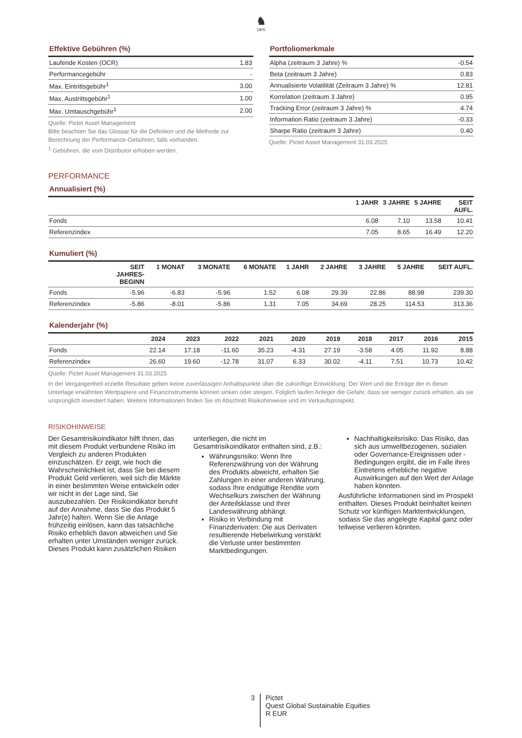♞
1805
Effektive Gebühren (%)
| Laufende Kosten (OCR) | 1.83 |
| Performancegebühr | - |
| Max. Eintrittsgebühr<sup>1</sup> | 3.00 |
| Max. Austrittsgebühr<sup>1</sup> | 1.00 |
| Max. Umtauschgebühr<sup>1</sup> | 2.00 |
Quelle: Pictet Asset Management
Bitte beachten Sie das Glossar für die Definition und die Methode zur Berechnung der Performance-Gebühren, falls vorhanden.
<sup>1</sup> Gebühren, die vom Distributor erhoben werden.
Portfoliomerkmale
| Alpha (zeitraum 3 Jahre) % | -0.54 |
| Beta (zeitraum 3 Jahre) | 0.83 |
| Annualisierte Volatilität (Zeitraum 3 Jahre) % | 12.81 |
| Korrelation (zeitraum 3 Jahre) | 0.95 |
| Tracking Error (zeitraum 3 Jahre) % | 4.74 |
| Information Ratio (zeitraum 3 Jahre) | -0.33 |
| Sharpe Ratio (zeitraum 3 Jahre) | 0.40 |
Quelle: Pictet Asset Management 31.03.2025
PERFORMANCE
Annualisiert (%)
| | 1 JAHR | 3 JAHRE | 5 JAHRE | SEIT AUFL. |
| --- | --- | --- | --- | --- |
| Fonds | 6.08 | 7.10 | 13.58 | 10.41 |
| Referenzindex | 7.05 | 8.65 | 16.49 | 12.20 |
Kumuliert (%)
| | SEIT JAHRES- BEGINN | 1 MONAT | 3 MONATE | 6 MONATE | 1 JAHR | 2 JAHRE | 3 JAHRE | 5 JAHRE | SEIT AUFL. |
| --- | --- | --- | --- | --- | --- | --- | --- | --- | --- |
| Fonds | -5.96 | -6.83 | -5.96 | 1.52 | 6.08 | 29.39 | 22.86 | 88.98 | 239.30 |
| Referenzindex | -5.86 | -8.01 | -5.86 | 1.31 | 7.05 | 34.69 | 28.25 | 114.53 | 313.36 |
Kalenderjahr (%)
| | 2024 | 2023 | 2022 | 2021 | 2020 | 2019 | 2018 | 2017 | 2016 | 2015 |
| --- | --- | --- | --- | --- | --- | --- | --- | --- | --- | --- |
| Fonds | 22.14 | 17.18 | -11.60 | 35.23 | -4.31 | 27.19 | -3.58 | 4.05 | 11.92 | 8.88 |
| Referenzindex | 26.60 | 19.60 | -12.78 | 31.07 | 6.33 | 30.02 | -4.11 | 7.51 | 10.73 | 10.42 |
Quelle: Pictet Asset Management 31.03.2025
In der Vergangenheit erzielte Resultate geben keine zuverlässigen Anhaltspunkte über die zukünftige Entwicklung. Der Wert und die Erträge der in dieser Unterlage erwähnten Wertpapiere und Finanzinstrumente können sinken oder steigen. Folglich laufen Anleger die Gefahr, dass sie weniger zurück erhalten, als sie ursprünglich investiert haben. Weitere Informationen finden Sie im Abschnitt Risikohinweise und im Verkaufsprospekt.
RISIKOHINWEISE
Der Gesamtrisikoindikator hilft Ihnen, das mit diesem Produkt verbundene Risiko im Vergleich zu anderen Produkten einzuschätzen. Er zeigt, wie hoch die Wahrscheinlichkeit ist, dass Sie bei diesem Produkt Geld verlieren, weil sich die Märkte in einer bestimmten Weise entwickeln oder wir nicht in der Lage sind, Sie auszubezahlen. Der Risikoindikator beruht auf der Annahme, dass Sie das Produkt 5 Jahr(e) halten. Wenn Sie die Anlage frühzeitig einlösen, kann das tatsächliche Risiko erheblich davon abweichen und Sie erhalten unter Umständen weniger zurück. Dieses Produkt kann zusätzlichen Risiken
unterliegen, die nicht im Gesamtrisikoindikator enthalten sind, z.B.:
Währungsrisiko: Wenn Ihre Referenzwährung von der Währung des Produkts abweicht, erhalten Sie Zahlungen in einer anderen Währung, sodass Ihre endgültige Rendite vom Wechselkurs zwischen der Währung der Anteilsklasse und Ihrer Landeswährung abhängt.
Risiko in Verbindung mit Finanzderivaten: Die aus Derivaten resultierende Hebelwirkung verstärkt die Verluste unter bestimmten Marktbedingungen.
Nachhaltigkeitsrisiko: Das Risiko, das sich aus umweltbezogenen, sozialen oder Governance-Ereignissen oder -Bedingungen ergibt, die im Falle ihres Eintretens erhebliche negative Auswirkungen auf den Wert der Anlage haben könnten.
Ausführliche Informationen sind im Prospekt enthalten. Dieses Produkt beinhaltet keinen Schutz vor künftigen Marktentwicklungen, sodass Sie das angelegte Kapital ganz oder teilweise verlieren könnten.
3
Pictet
Quest Global Sustainable Equities
R EUR